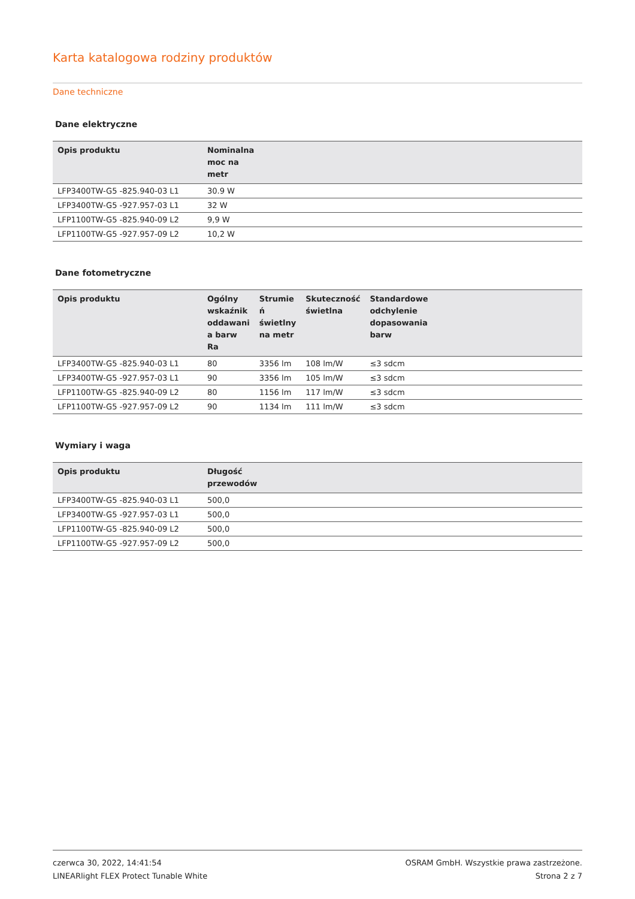Karta katalogowa rodziny produktów
Dane techniczne
Dane elektryczne
| Opis produktu | Nominalna moc na metr | |
| --- | --- | --- |
| LFP3400TW-G5 -825.940-03 L1 | 30.9 W | |
| LFP3400TW-G5 -927.957-03 L1 | 32 W | |
| LFP1100TW-G5 -825.940-09 L2 | 9,9 W | |
| LFP1100TW-G5 -927.957-09 L2 | 10,2 W | |
Dane fotometryczne
| Opis produktu | Ogólny wskaźnik oddawani a barw Ra | Strumie ń świetlny na metr | Skuteczność świetlna | Standardowe odchylenie dopasowania barw | |
| --- | --- | --- | --- | --- | --- |
| LFP3400TW-G5 -825.940-03 L1 | 80 | 3356 lm | 108 lm/W | ≤3 sdcm | |
| LFP3400TW-G5 -927.957-03 L1 | 90 | 3356 lm | 105 lm/W | ≤3 sdcm | |
| LFP1100TW-G5 -825.940-09 L2 | 80 | 1156 lm | 117 lm/W | ≤3 sdcm | |
| LFP1100TW-G5 -927.957-09 L2 | 90 | 1134 lm | 111 lm/W | ≤3 sdcm | |
Wymiary i waga
| Opis produktu | Długość przewodów | |
| --- | --- | --- |
| LFP3400TW-G5 -825.940-03 L1 | 500,0 | |
| LFP3400TW-G5 -927.957-03 L1 | 500,0 | |
| LFP1100TW-G5 -825.940-09 L2 | 500,0 | |
| LFP1100TW-G5 -927.957-09 L2 | 500,0 | |
czerwca 30, 2022, 14:41:54
LINEARlight FLEX Protect Tunable White
OSRAM GmbH. Wszystkie prawa zastrzeżone.
Strona 2 z 7